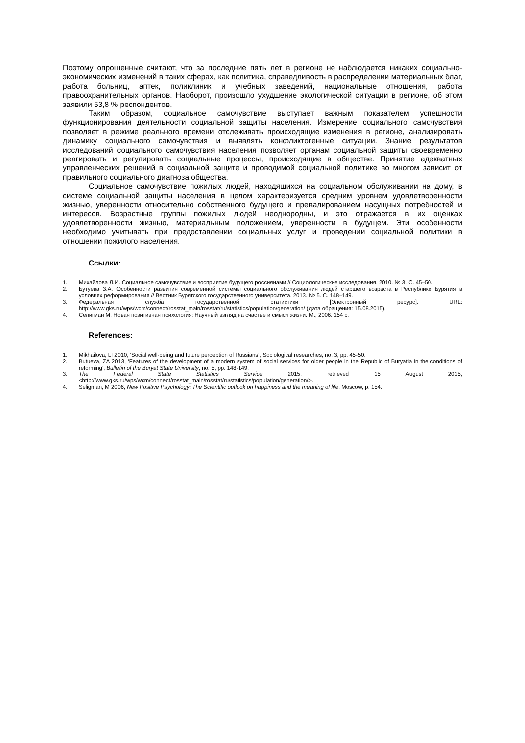Поэтому опрошенные считают, что за последние пять лет в регионе не наблюдается никаких социально-экономических изменений в таких сферах, как политика, справедливость в распределении материальных благ, работа больниц, аптек, поликлиник и учебных заведений, национальные отношения, работа правоохранительных органов. Наоборот, произошло ухудшение экологической ситуации в регионе, об этом заявили 53,8 % респондентов.
Таким образом, социальное самочувствие выступает важным показателем успешности функционирования деятельности социальной защиты населения. Измерение социального самочувствия позволяет в режиме реального времени отслеживать происходящие изменения в регионе, анализировать динамику социального самочувствия и выявлять конфликтогенные ситуации. Знание результатов исследований социального самочувствия населения позволяет органам социальной защиты своевременно реагировать и регулировать социальные процессы, происходящие в обществе. Принятие адекватных управленческих решений в социальной защите и проводимой социальной политике во многом зависит от правильного социального диагноза общества.
Социальное самочувствие пожилых людей, находящихся на социальном обслуживании на дому, в системе социальной защиты населения в целом характеризуется средним уровнем удовлетворенности жизнью, уверенности относительно собственного будущего и превалированием насущных потребностей и интересов. Возрастные группы пожилых людей неоднородны, и это отражается в их оценках удовлетворенности жизнью, материальным положением, уверенности в будущем. Эти особенности необходимо учитывать при предоставлении социальных услуг и проведении социальной политики в отношении пожилого населения.
Ссылки:
1. Михайлова Л.И. Социальное самочувствие и восприятие будущего россиянами // Социологические исследования. 2010. № 3. С. 45–50.
2. Бутуева З.А. Особенности развития современной системы социального обслуживания людей старшего возраста в Республике Бурятия в условиях реформирования // Вестник Бурятского государственного университета. 2013. № 5. С. 148–149.
3. Федеральная служба государственной статистики [Электронный ресурс]. URL: http://www.gks.ru/wps/wcm/connect/rosstat_main/rosstat/ru/statistics/population/generation/ (дата обращения: 15.08.2015).
4. Селигман М. Новая позитивная психология: Научный взгляд на счастье и смысл жизни. М., 2006. 154 с.
References:
1. Mikhailova, LI 2010, ‘Social well-being and future perception of Russians’, Sociological researches, no. 3, pp. 45-50.
2. Butueva, ZA 2013, ‘Features of the development of a modern system of social services for older people in the Republic of Buryatia in the conditions of reforming’, Bulletin of the Buryat State University, no. 5, pp. 148-149.
3. The Federal State Statistics Service 2015, retrieved 15 August 2015, <http://www.gks.ru/wps/wcm/connect/rosstat_main/rosstat/ru/statistics/population/generation/>.
4. Seligman, M 2006, New Positive Psychology: The Scientific outlook on happiness and the meaning of life, Moscow, p. 154.